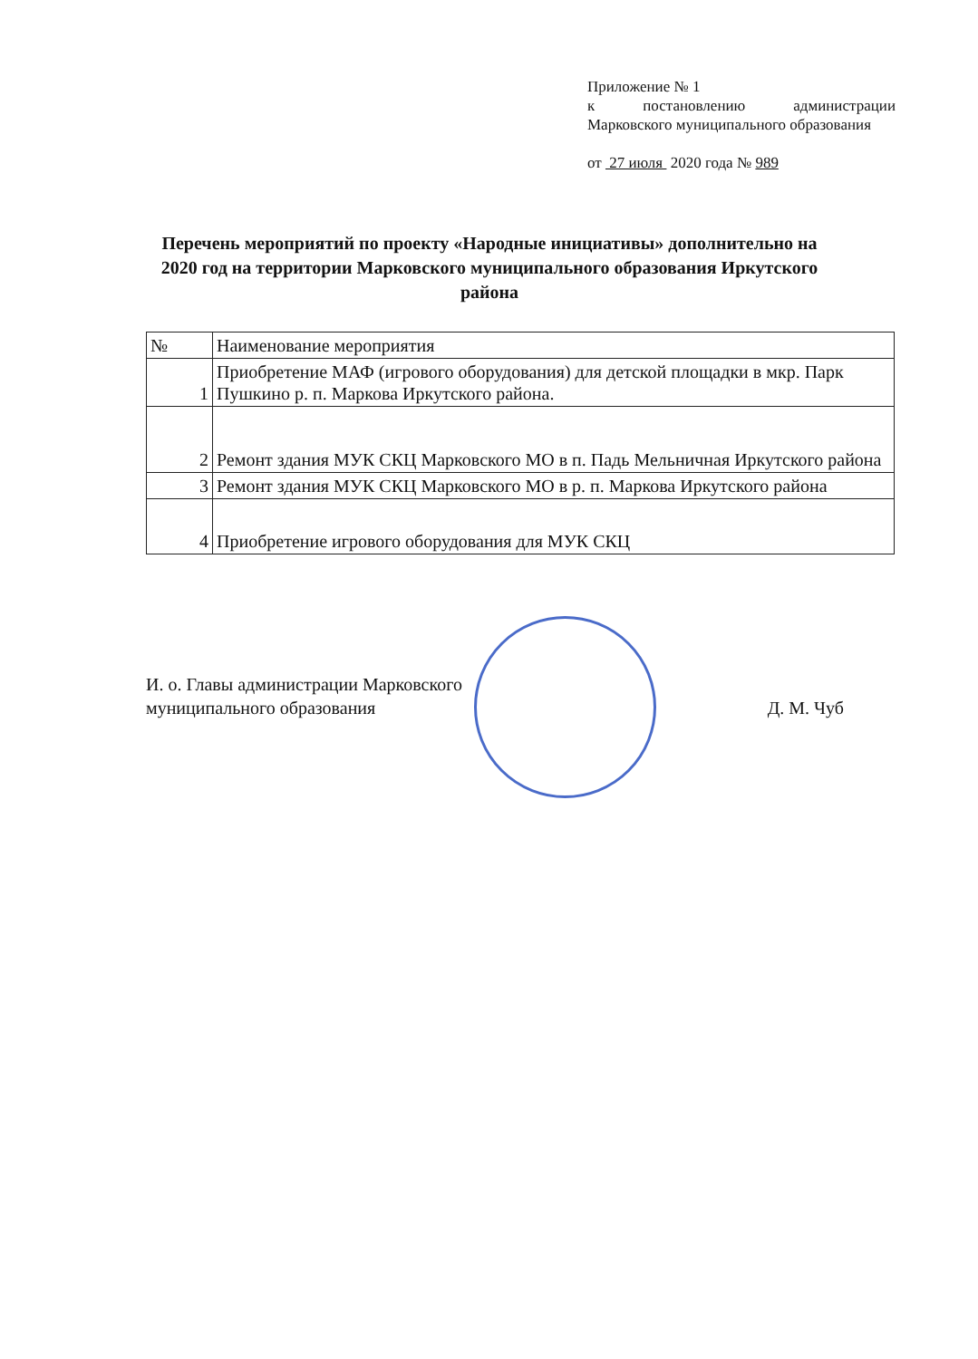Приложение № 1
к постановлению администрации Марковского муниципального образования
от 27 июля 2020 года № 989
Перечень мероприятий по проекту «Народные инициативы» дополнительно на 2020 год на территории Марковского муниципального образования Иркутского района
| № | Наименование мероприятия |
| --- | --- |
| 1 | Приобретение МАФ (игрового оборудования) для детской площадки в мкр. Парк Пушкино р. п. Маркова Иркутского района. |
| 2 | Ремонт здания МУК СКЦ Марковского МО в п. Падь Мельничная Иркутского района |
| 3 | Ремонт здания МУК СКЦ Марковского МО в р. п. Маркова Иркутского района |
| 4 | Приобретение игрового оборудования для МУК СКЦ |
И. о. Главы администрации Марковского
муниципального образования Д. М. Чуб